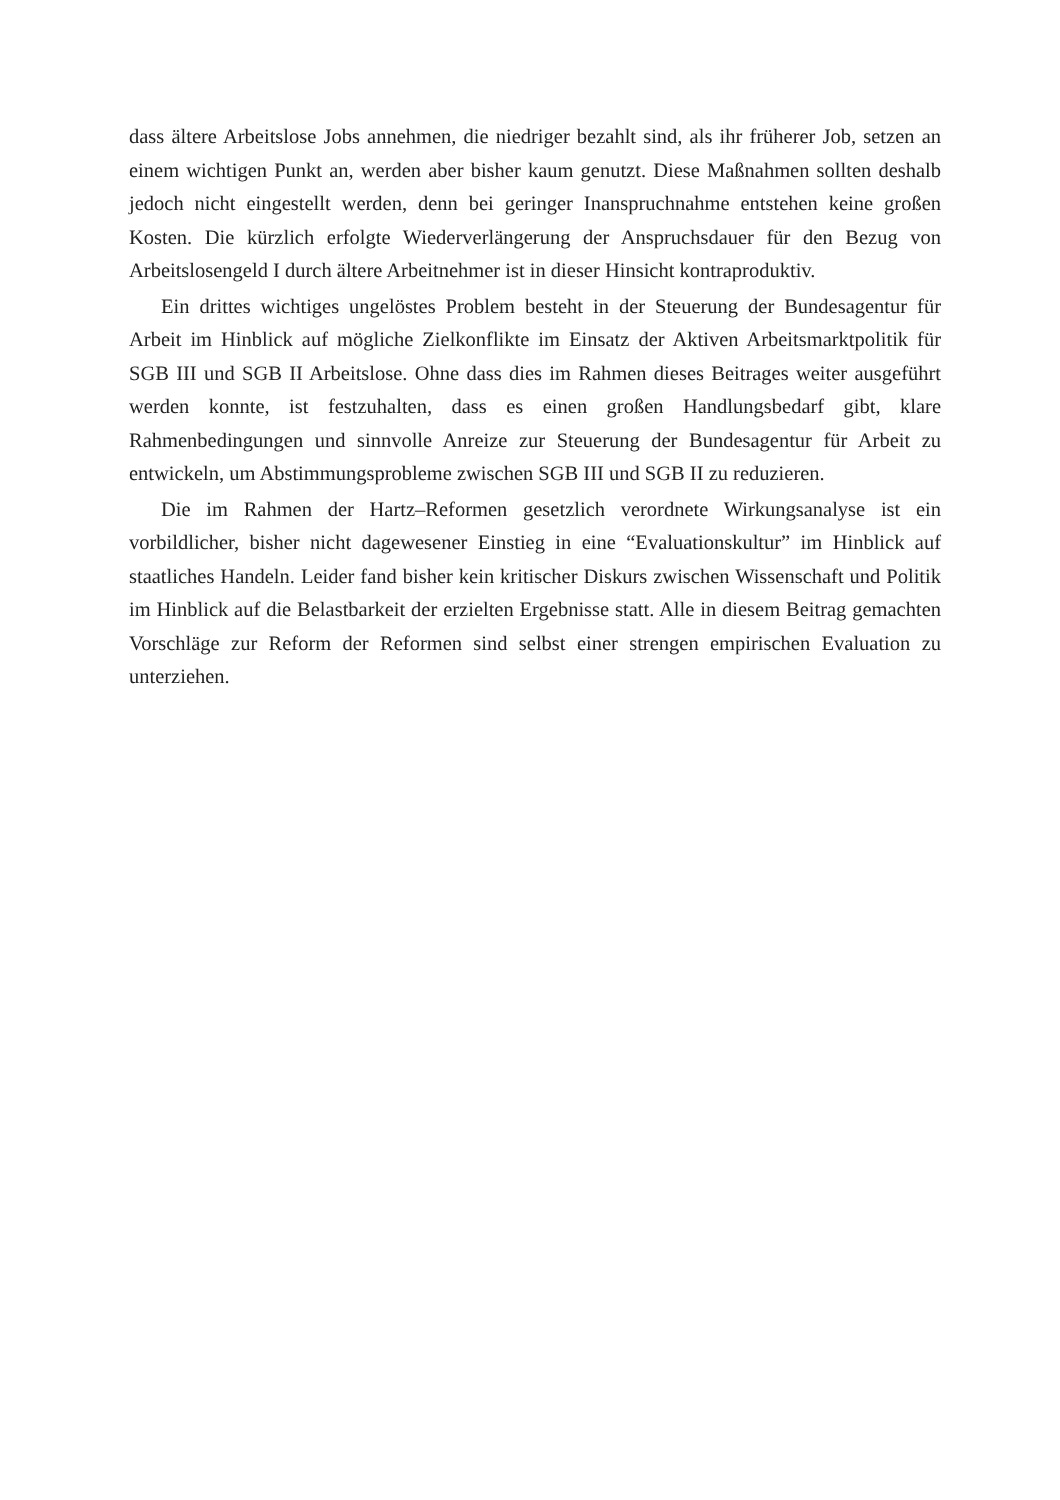dass ältere Arbeitslose Jobs annehmen, die niedriger bezahlt sind, als ihr früherer Job, setzen an einem wichtigen Punkt an, werden aber bisher kaum genutzt. Diese Maßnahmen sollten deshalb jedoch nicht eingestellt werden, denn bei geringer Inanspruchnahme entstehen keine großen Kosten. Die kürzlich erfolgte Wiederverlängerung der Anspruchsdauer für den Bezug von Arbeitslosengeld I durch ältere Arbeitnehmer ist in dieser Hinsicht kontraproduktiv.
Ein drittes wichtiges ungelöstes Problem besteht in der Steuerung der Bundesagentur für Arbeit im Hinblick auf mögliche Zielkonflikte im Einsatz der Aktiven Arbeitsmarktpolitik für SGB III und SGB II Arbeitslose. Ohne dass dies im Rahmen dieses Beitrages weiter ausgeführt werden konnte, ist festzuhalten, dass es einen großen Handlungsbedarf gibt, klare Rahmenbedingungen und sinnvolle Anreize zur Steuerung der Bundesagentur für Arbeit zu entwickeln, um Abstimmungsprobleme zwischen SGB III und SGB II zu reduzieren.
Die im Rahmen der Hartz–Reformen gesetzlich verordnete Wirkungsanalyse ist ein vorbildlicher, bisher nicht dagewesener Einstieg in eine “Evaluationskultur” im Hinblick auf staatliches Handeln. Leider fand bisher kein kritischer Diskurs zwischen Wissenschaft und Politik im Hinblick auf die Belastbarkeit der erzielten Ergebnisse statt. Alle in diesem Beitrag gemachten Vorschläge zur Reform der Reformen sind selbst einer strengen empirischen Evaluation zu unterziehen.